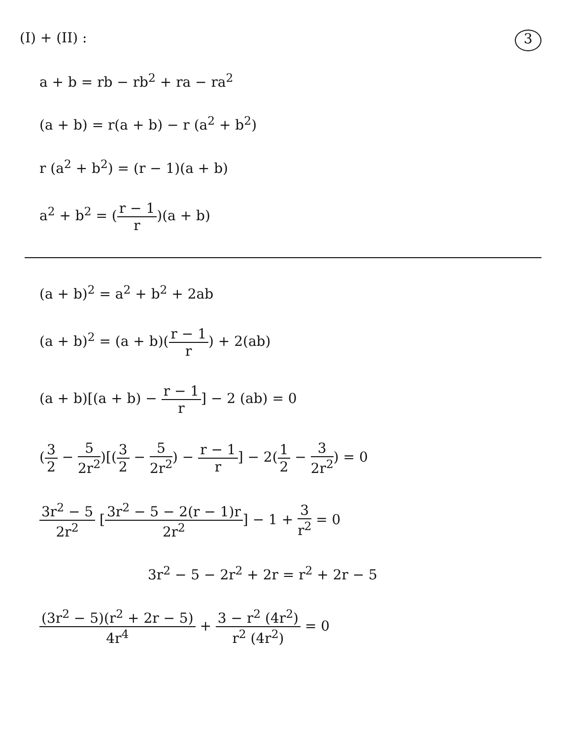(I) + (II) :
3
a + b = rb − rb<sup>2</sup> + ra − ra<sup>2</sup>
(a + b) = r(a + b) − r (a<sup>2</sup> + b<sup>2</sup>)
r (a<sup>2</sup> + b<sup>2</sup>) = (r − 1)(a + b)
a<sup>2</sup> + b<sup>2</sup> = (r − 1 r)(a + b)
(a + b)<sup>2</sup> = a<sup>2</sup> + b<sup>2</sup> + 2ab
(a + b)<sup>2</sup> = (a + b)(r − 1 r) + 2(ab)
(a + b)[(a + b) − r − 1 r] − 2 (ab) = 0
(3 2 − 5 2r<sup>2</sup>)[(3 2 − 5 2r<sup>2</sup>) − r − 1 r] − 2(1 2 − 3 2r<sup>2</sup>) = 0
3r<sup>2</sup> − 5 2r<sup>2</sup> [3r<sup>2</sup> − 5 − 2(r − 1)r 2r<sup>2</sup>] − 1 + 3 r<sup>2</sup> = 0
3r<sup>2</sup> − 5 − 2r<sup>2</sup> + 2r = r<sup>2</sup> + 2r − 5
(3r<sup>2</sup> − 5)(r<sup>2</sup> + 2r − 5) 4r<sup>4</sup> + 3 − r<sup>2</sup> (4r<sup>2</sup>) r<sup>2</sup> (4r<sup>2</sup>) = 0